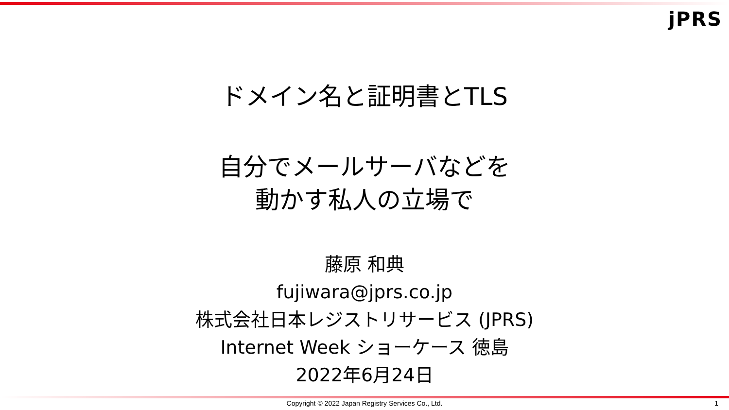jPRS
ドメイン名と証明書とTLS
自分でメールサーバなどを
動かす私人の立場で
藤原 和典
fujiwara@jprs.co.jp
株式会社日本レジストリサービス (JPRS)
Internet Week ショーケース 徳島
2022年6月24日
Copyright © 2022 Japan Registry Services Co., Ltd. 1